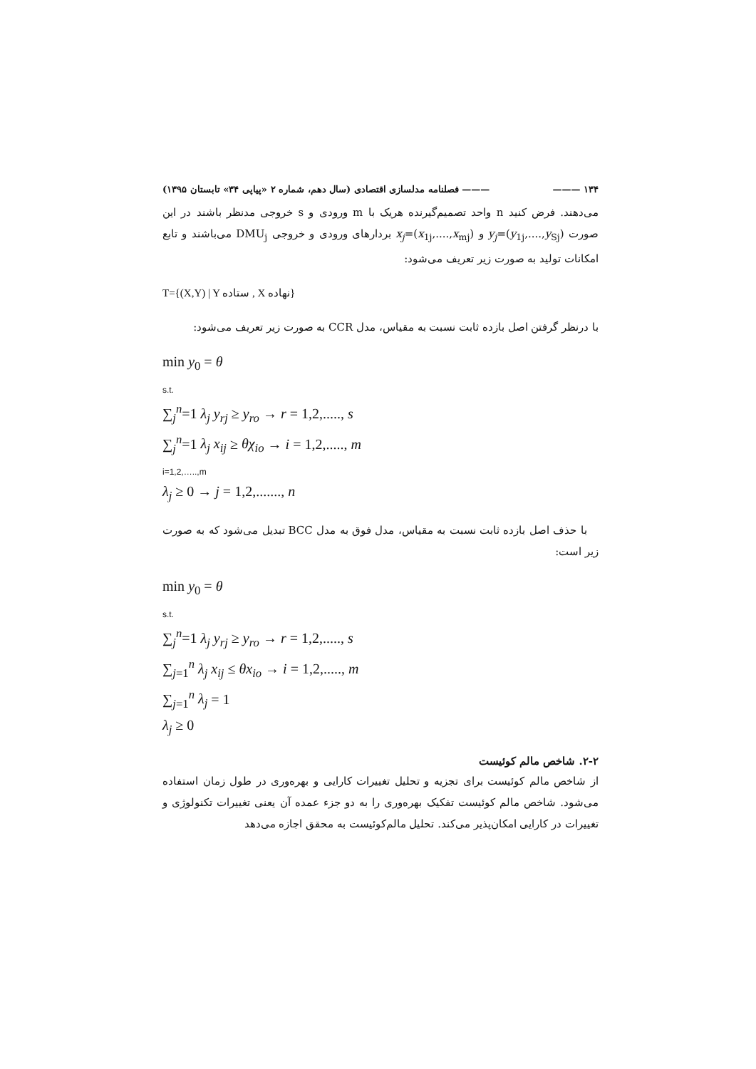۱۳۴ ——— ——— فصلنامه مدلسازی اقتصادی (سال دهم، شماره ۲ «پیاپی ۳۴» تابستان ۱۳۹۵)
می‌دهند. فرض کنید n واحد تصمیم‌گیرنده هریک با m ورودی و s خروجی مدنظر باشند در این صورت y<sub>j</sub>=(y<sub>1j</sub>,....,y<sub>Sj</sub>) و x<sub>j</sub>=(x<sub>1j</sub>,....,x<sub>mj</sub>) بردارهای ورودی و خروجی DMU<sub>j</sub> می‌باشند و تابع امکانات تولید به صورت زیر تعریف می‌شود:
T={(X,Y) | Y ستاده , X نهاده}
با درنظر گرفتن اصل بازده ثابت نسبت به مقیاس، مدل CCR به صورت زیر تعریف می‌شود:
min y<sub>0</sub> = θ
s.t.
∑<sub>j</sub><sup>n</sup>=1 λ<sub>j</sub> y<sub>rj</sub> ≥ y<sub>ro</sub> → r = 1,2,....., s
∑<sub>j</sub><sup>n</sup>=1 λ<sub>j</sub> x<sub>ij</sub> ≥ θχ<sub>io</sub> → i = 1,2,....., m
i=1,2,…..,m
λ<sub>j</sub> ≥ 0 → j = 1,2,......., n
با حذف اصل بازده ثابت نسبت به مقیاس، مدل فوق به مدل BCC تبدیل می‌شود که به صورت زیر است:
min y<sub>0</sub> = θ
s.t.
∑<sub>j</sub><sup>n</sup>=1 λ<sub>j</sub> y<sub>rj</sub> ≥ y<sub>ro</sub> → r = 1,2,....., s
∑<sub>j=1</sub><sup>n</sup> λ<sub>j</sub> x<sub>ij</sub> ≤ θx<sub>io</sub> → i = 1,2,....., m
∑<sub>j=1</sub><sup>n</sup> λ<sub>j</sub> = 1
λ<sub>j</sub> ≥ 0
۲-۲. شاخص مالم کوئیست
از شاخص مالم کوئیست برای تجزیه و تحلیل تغییرات کارایی و بهره‌وری در طول زمان استفاده می‌شود. شاخص مالم کوئیست تفکیک بهره‌وری را به دو جزء عمده آن یعنی تغییرات تکنولوژی و تغییرات در کارایی امکان‌پذیر می‌کند. تحلیل مالم‌کوئیست به محقق اجازه می‌دهد